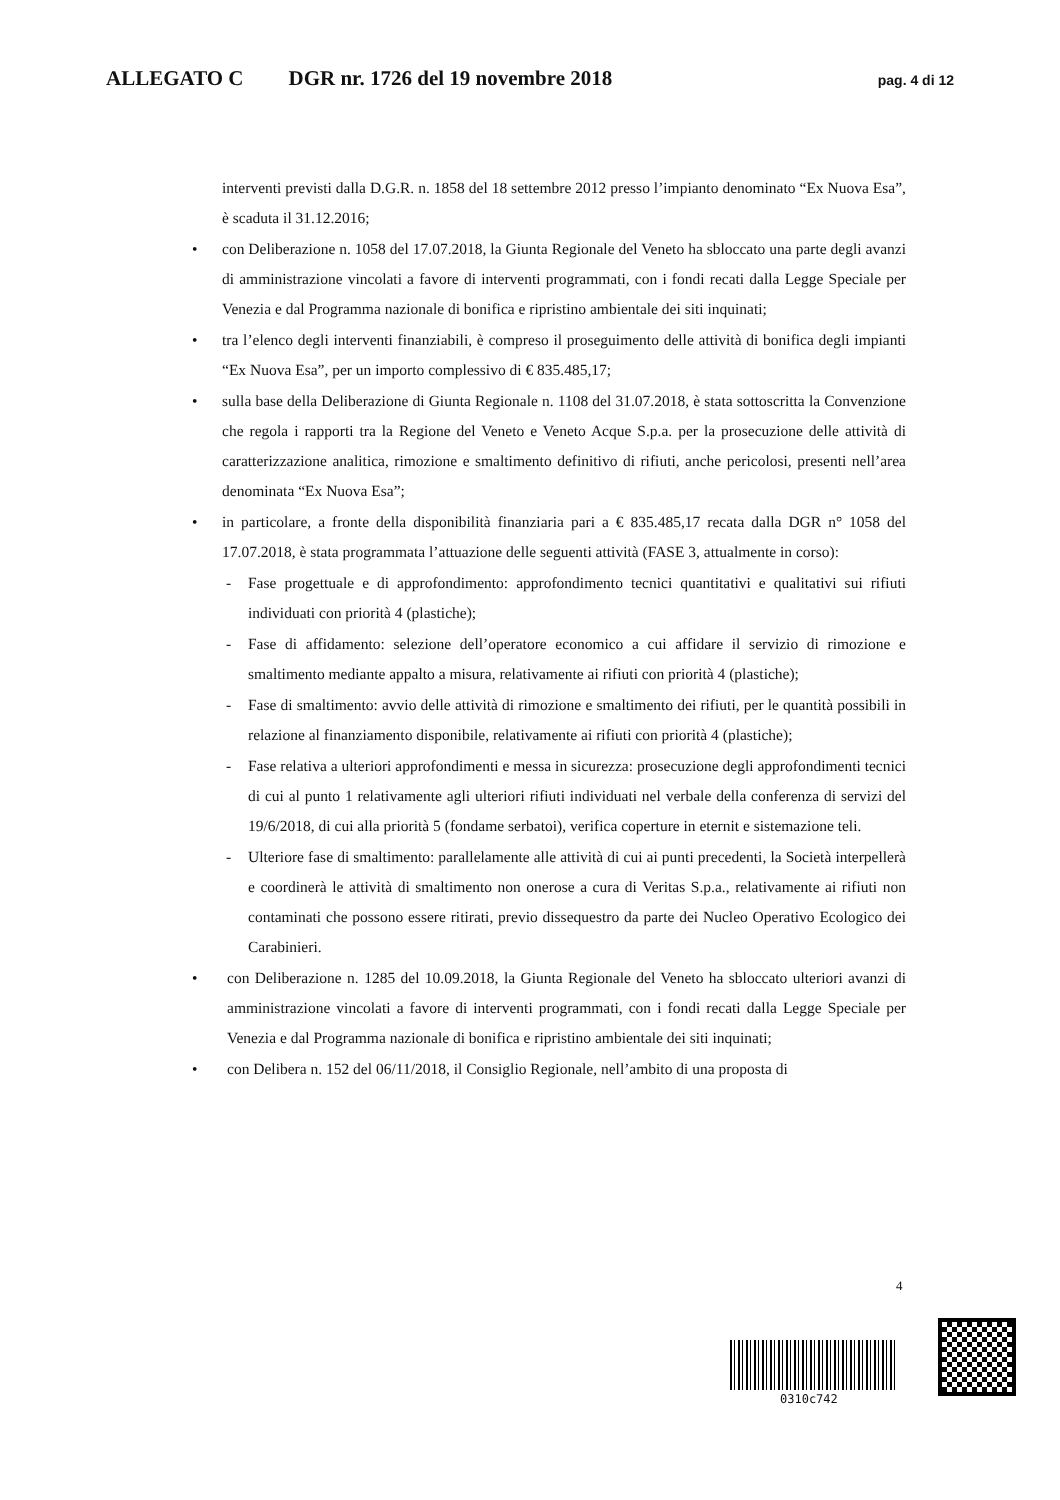ALLEGATO C DGR nr. 1726 del 19 novembre 2018 pag. 4 di 12
interventi previsti dalla D.G.R. n. 1858 del 18 settembre 2012 presso l’impianto denominato “Ex Nuova Esa”, è scaduta il 31.12.2016;
• con Deliberazione n. 1058 del 17.07.2018, la Giunta Regionale del Veneto ha sbloccato una parte degli avanzi di amministrazione vincolati a favore di interventi programmati, con i fondi recati dalla Legge Speciale per Venezia e dal Programma nazionale di bonifica e ripristino ambientale dei siti inquinati;
• tra l’elenco degli interventi finanziabili, è compreso il proseguimento delle attività di bonifica degli impianti “Ex Nuova Esa”, per un importo complessivo di € 835.485,17;
• sulla base della Deliberazione di Giunta Regionale n. 1108 del 31.07.2018, è stata sottoscritta la Convenzione che regola i rapporti tra la Regione del Veneto e Veneto Acque S.p.a. per la prosecuzione delle attività di caratterizzazione analitica, rimozione e smaltimento definitivo di rifiuti, anche pericolosi, presenti nell’area denominata “Ex Nuova Esa”;
• in particolare, a fronte della disponibilità finanziaria pari a € 835.485,17 recata dalla DGR n° 1058 del 17.07.2018, è stata programmata l’attuazione delle seguenti attività (FASE 3, attualmente in corso):
- Fase progettuale e di approfondimento: approfondimento tecnici quantitativi e qualitativi sui rifiuti individuati con priorità 4 (plastiche);
- Fase di affidamento: selezione dell’operatore economico a cui affidare il servizio di rimozione e smaltimento mediante appalto a misura, relativamente ai rifiuti con priorità 4 (plastiche);
- Fase di smaltimento: avvio delle attività di rimozione e smaltimento dei rifiuti, per le quantità possibili in relazione al finanziamento disponibile, relativamente ai rifiuti con priorità 4 (plastiche);
- Fase relativa a ulteriori approfondimenti e messa in sicurezza: prosecuzione degli approfondimenti tecnici di cui al punto 1 relativamente agli ulteriori rifiuti individuati nel verbale della conferenza di servizi del 19/6/2018, di cui alla priorità 5 (fondame serbatoi), verifica coperture in eternit e sistemazione teli.
- Ulteriore fase di smaltimento: parallelamente alle attività di cui ai punti precedenti, la Società interpellerà e coordinerà le attività di smaltimento non onerose a cura di Veritas S.p.a., relativamente ai rifiuti non contaminati che possono essere ritirati, previo dissequestro da parte dei Nucleo Operativo Ecologico dei Carabinieri.
• con Deliberazione n. 1285 del 10.09.2018, la Giunta Regionale del Veneto ha sbloccato ulteriori avanzi di amministrazione vincolati a favore di interventi programmati, con i fondi recati dalla Legge Speciale per Venezia e dal Programma nazionale di bonifica e ripristino ambientale dei siti inquinati;
• con Delibera n. 152 del 06/11/2018, il Consiglio Regionale, nell’ambito di una proposta di
4
0310c742